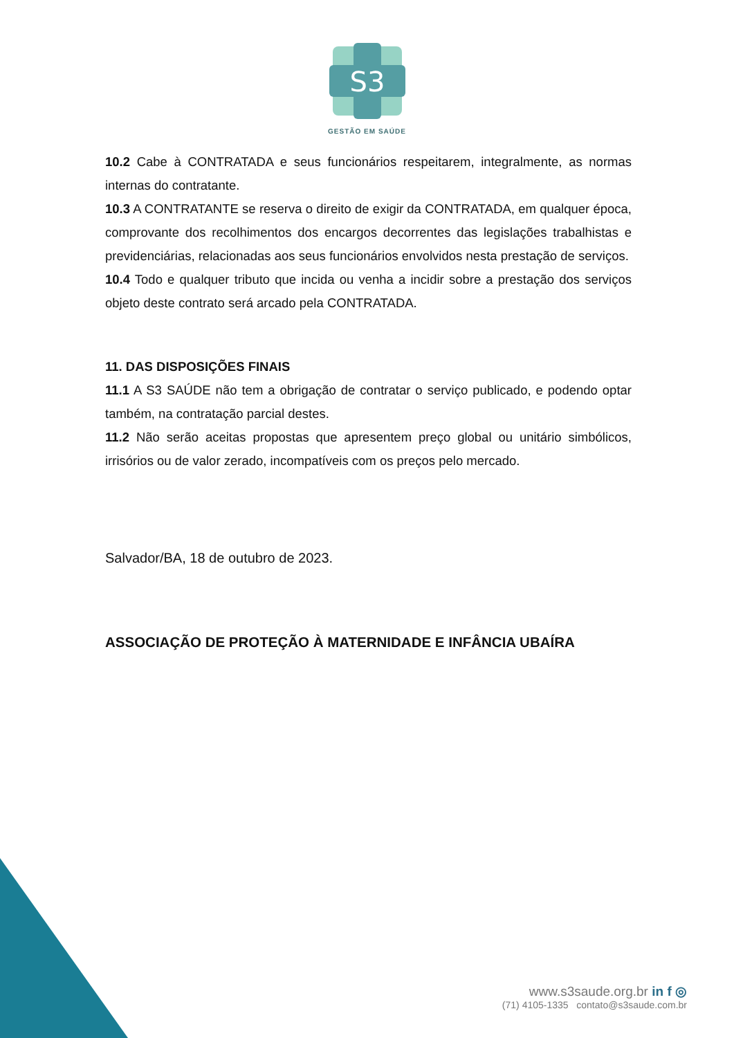S3
GESTÃO EM SAÚDE
10.2 Cabe à CONTRATADA e seus funcionários respeitarem, integralmente, as normas internas do contratante.
10.3 A CONTRATANTE se reserva o direito de exigir da CONTRATADA, em qualquer época, comprovante dos recolhimentos dos encargos decorrentes das legislações trabalhistas e previdenciárias, relacionadas aos seus funcionários envolvidos nesta prestação de serviços.
10.4 Todo e qualquer tributo que incida ou venha a incidir sobre a prestação dos serviços objeto deste contrato será arcado pela CONTRATADA.
11. DAS DISPOSIÇÕES FINAIS
11.1 A S3 SAÚDE não tem a obrigação de contratar o serviço publicado, e podendo optar também, na contratação parcial destes.
11.2 Não serão aceitas propostas que apresentem preço global ou unitário simbólicos, irrisórios ou de valor zerado, incompatíveis com os preços pelo mercado.
Salvador/BA, 18 de outubro de 2023.
ASSOCIAÇÃO DE PROTEÇÃO À MATERNIDADE E INFÂNCIA UBAÍRA
www.s3saude.org.br in f ◎
(71) 4105-1335 contato@s3saude.com.br